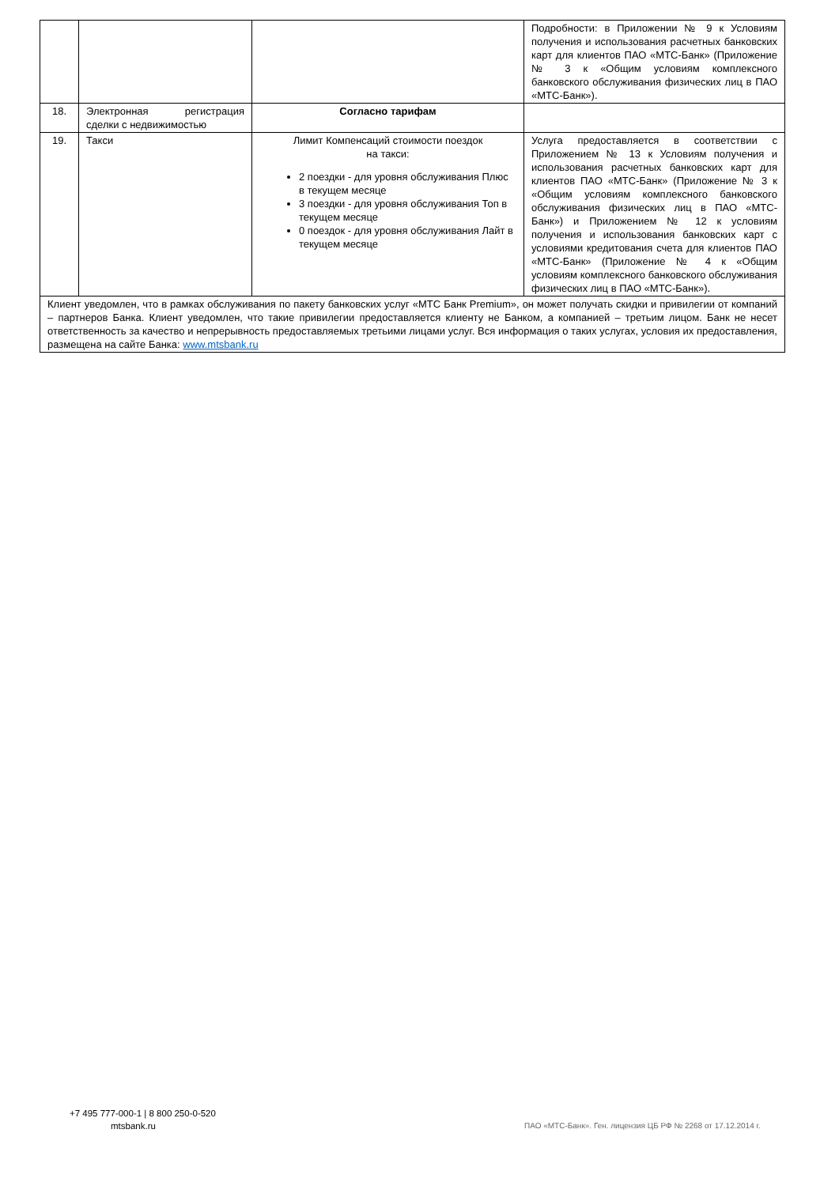| | | | Подробности: в Приложении № 9 к Условиям получения и использования расчетных банковских карт для клиентов ПАО «МТС-Банк» (Приложение № 3 к «Общим условиям комплексного банковского обслуживания физических лиц в ПАО «МТС-Банк»). |
| 18. | Электронная регистрация сделки с недвижимостью | Согласно тарифам | |
| 19. | Такси | Лимит Компенсаций стоимости поездок на такси: 2 поездки - для уровня обслуживания Плюс в текущем месяце 3 поездки - для уровня обслуживания Топ в текущем месяце 0 поездок - для уровня обслуживания Лайт в текущем месяце | Услуга предоставляется в соответствии с Приложением № 13 к Условиям получения и использования расчетных банковских карт для клиентов ПАО «МТС-Банк» (Приложение № 3 к «Общим условиям комплексного банковского обслуживания физических лиц в ПАО «МТС-Банк») и Приложением № 12 к условиям получения и использования банковских карт с условиями кредитования счета для клиентов ПАО «МТС-Банк» (Приложение № 4 к «Общим условиям комплексного банковского обслуживания физических лиц в ПАО «МТС-Банк»). |
| Клиент уведомлен, что в рамках обслуживания по пакету банковских услуг «МТС Банк Premium», он может получать скидки и привилегии от компаний – партнеров Банка. Клиент уведомлен, что такие привилегии предоставляется клиенту не Банком, а компанией – третьим лицом. Банк не несет ответственность за качество и непрерывность предоставляемых третьими лицами услуг. Вся информация о таких услугах, условия их предоставления, размещена на сайте Банка: www.mtsbank.ru | | | |
+7 495 777-000-1 | 8 800 250-0-520
mtsbank.ru
ПАО «МТС-Банк». Ген. лицензия ЦБ РФ № 2268 от 17.12.2014 г.